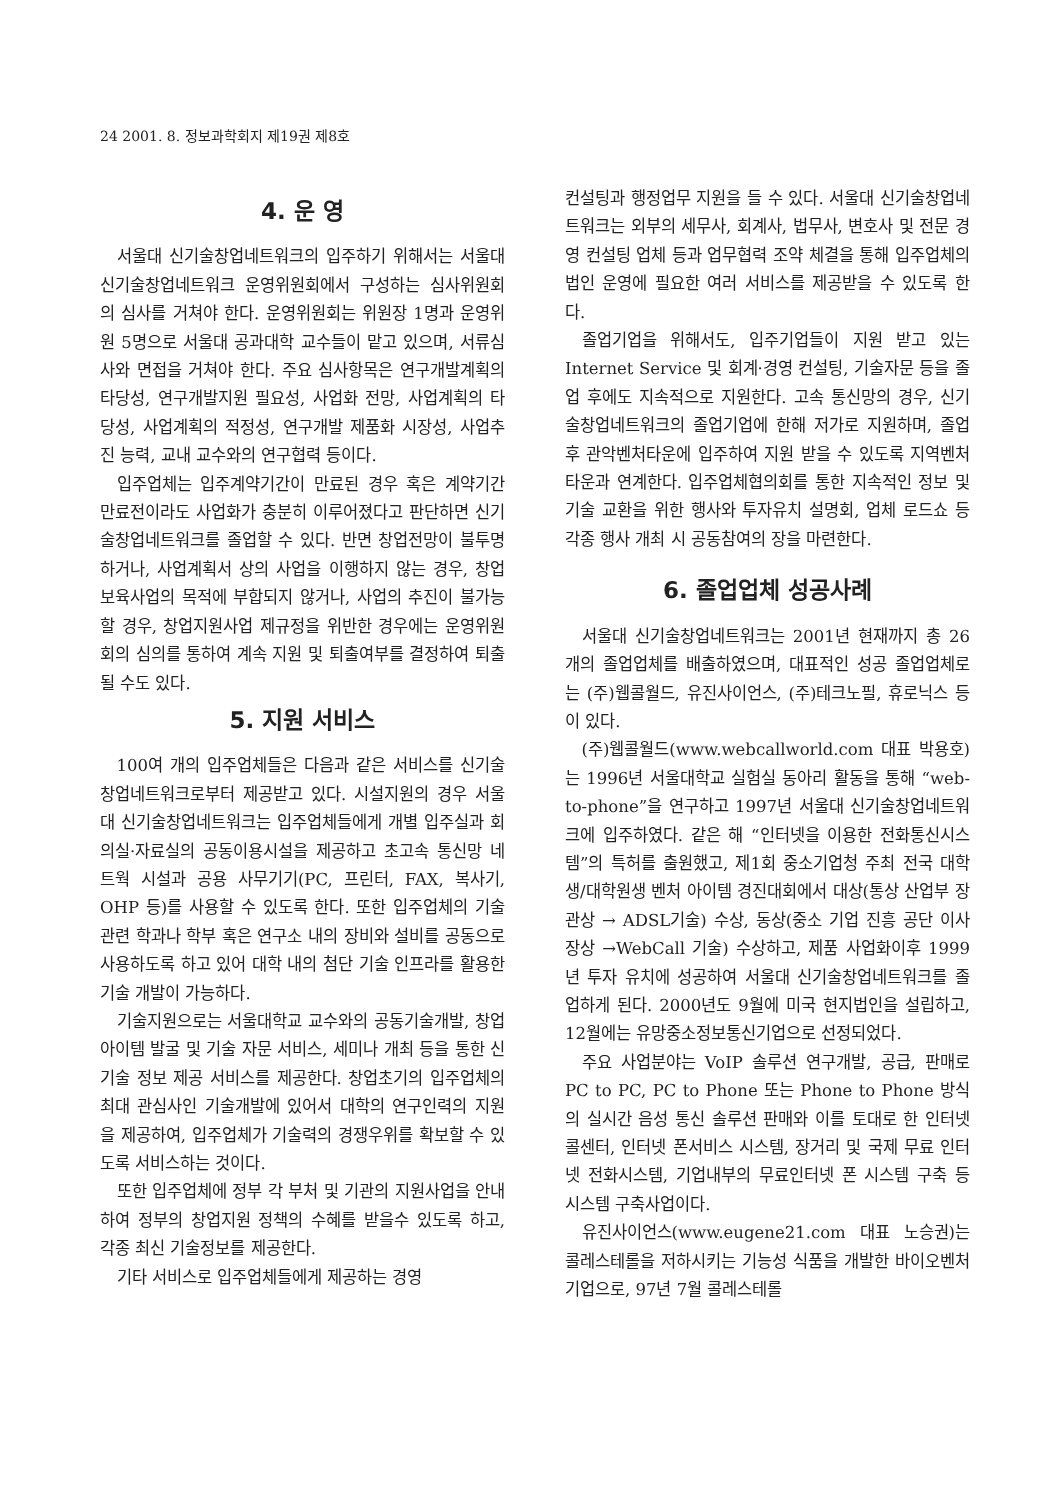24 2001. 8. 정보과학회지 제19권 제8호
4. 운 영
서울대 신기술창업네트워크의 입주하기 위해서는 서울대 신기술창업네트워크 운영위원회에서 구성하는 심사위원회의 심사를 거쳐야 한다. 운영위원회는 위원장 1명과 운영위원 5명으로 서울대 공과대학 교수들이 맡고 있으며, 서류심사와 면접을 거쳐야 한다. 주요 심사항목은 연구개발계획의 타당성, 연구개발지원 필요성, 사업화 전망, 사업계획의 타당성, 사업계획의 적정성, 연구개발 제품화 시장성, 사업추진 능력, 교내 교수와의 연구협력 등이다.
입주업체는 입주계약기간이 만료된 경우 혹은 계약기간 만료전이라도 사업화가 충분히 이루어졌다고 판단하면 신기술창업네트워크를 졸업할 수 있다. 반면 창업전망이 불투명하거나, 사업계획서 상의 사업을 이행하지 않는 경우, 창업보육사업의 목적에 부합되지 않거나, 사업의 추진이 불가능할 경우, 창업지원사업 제규정을 위반한 경우에는 운영위원회의 심의를 통하여 계속 지원 및 퇴출여부를 결정하여 퇴출될 수도 있다.
5. 지원 서비스
100여 개의 입주업체들은 다음과 같은 서비스를 신기술창업네트워크로부터 제공받고 있다. 시설지원의 경우 서울대 신기술창업네트워크는 입주업체들에게 개별 입주실과 회의실·자료실의 공동이용시설을 제공하고 초고속 통신망 네트웍 시설과 공용 사무기기(PC, 프린터, FAX, 복사기, OHP 등)를 사용할 수 있도록 한다. 또한 입주업체의 기술관련 학과나 학부 혹은 연구소 내의 장비와 설비를 공동으로 사용하도록 하고 있어 대학 내의 첨단 기술 인프라를 활용한 기술 개발이 가능하다.
기술지원으로는 서울대학교 교수와의 공동기술개발, 창업 아이템 발굴 및 기술 자문 서비스, 세미나 개최 등을 통한 신기술 정보 제공 서비스를 제공한다. 창업초기의 입주업체의 최대 관심사인 기술개발에 있어서 대학의 연구인력의 지원을 제공하여, 입주업체가 기술력의 경쟁우위를 확보할 수 있도록 서비스하는 것이다.
또한 입주업체에 정부 각 부처 및 기관의 지원사업을 안내하여 정부의 창업지원 정책의 수혜를 받을수 있도록 하고, 각종 최신 기술정보를 제공한다.
기타 서비스로 입주업체들에게 제공하는 경영
컨설팅과 행정업무 지원을 들 수 있다. 서울대 신기술창업네트워크는 외부의 세무사, 회계사, 법무사, 변호사 및 전문 경영 컨설팅 업체 등과 업무협력 조약 체결을 통해 입주업체의 법인 운영에 필요한 여러 서비스를 제공받을 수 있도록 한다.
졸업기업을 위해서도, 입주기업들이 지원 받고 있는 Internet Service 및 회계·경영 컨설팅, 기술자문 등을 졸업 후에도 지속적으로 지원한다. 고속 통신망의 경우, 신기술창업네트워크의 졸업기업에 한해 저가로 지원하며, 졸업 후 관악벤처타운에 입주하여 지원 받을 수 있도록 지역벤처타운과 연계한다. 입주업체협의회를 통한 지속적인 정보 및 기술 교환을 위한 행사와 투자유치 설명회, 업체 로드쇼 등 각종 행사 개최 시 공동참여의 장을 마련한다.
6. 졸업업체 성공사례
서울대 신기술창업네트워크는 2001년 현재까지 총 26개의 졸업업체를 배출하였으며, 대표적인 성공 졸업업체로는 (주)웹콜월드, 유진사이언스, (주)테크노필, 휴로닉스 등이 있다.
(주)웹콜월드(www.webcallworld.com 대표 박용호)는 1996년 서울대학교 실험실 동아리 활동을 통해 “web-to-phone”을 연구하고 1997년 서울대 신기술창업네트워크에 입주하였다. 같은 해 “인터넷을 이용한 전화통신시스템”의 특허를 출원했고, 제1회 중소기업청 주최 전국 대학생/대학원생 벤처 아이템 경진대회에서 대상(통상 산업부 장관상 → ADSL기술) 수상, 동상(중소 기업 진흥 공단 이사장상 →WebCall 기술) 수상하고, 제품 사업화이후 1999년 투자 유치에 성공하여 서울대 신기술창업네트워크를 졸업하게 된다. 2000년도 9월에 미국 현지법인을 설립하고, 12월에는 유망중소정보통신기업으로 선정되었다.
주요 사업분야는 VoIP 솔루션 연구개발, 공급, 판매로 PC to PC, PC to Phone 또는 Phone to Phone 방식의 실시간 음성 통신 솔루션 판매와 이를 토대로 한 인터넷 콜센터, 인터넷 폰서비스 시스템, 장거리 및 국제 무료 인터넷 전화시스템, 기업내부의 무료인터넷 폰 시스템 구축 등 시스템 구축사업이다.
유진사이언스(www.eugene21.com 대표 노승권)는 콜레스테롤을 저하시키는 기능성 식품을 개발한 바이오벤처기업으로, 97년 7월 콜레스테롤